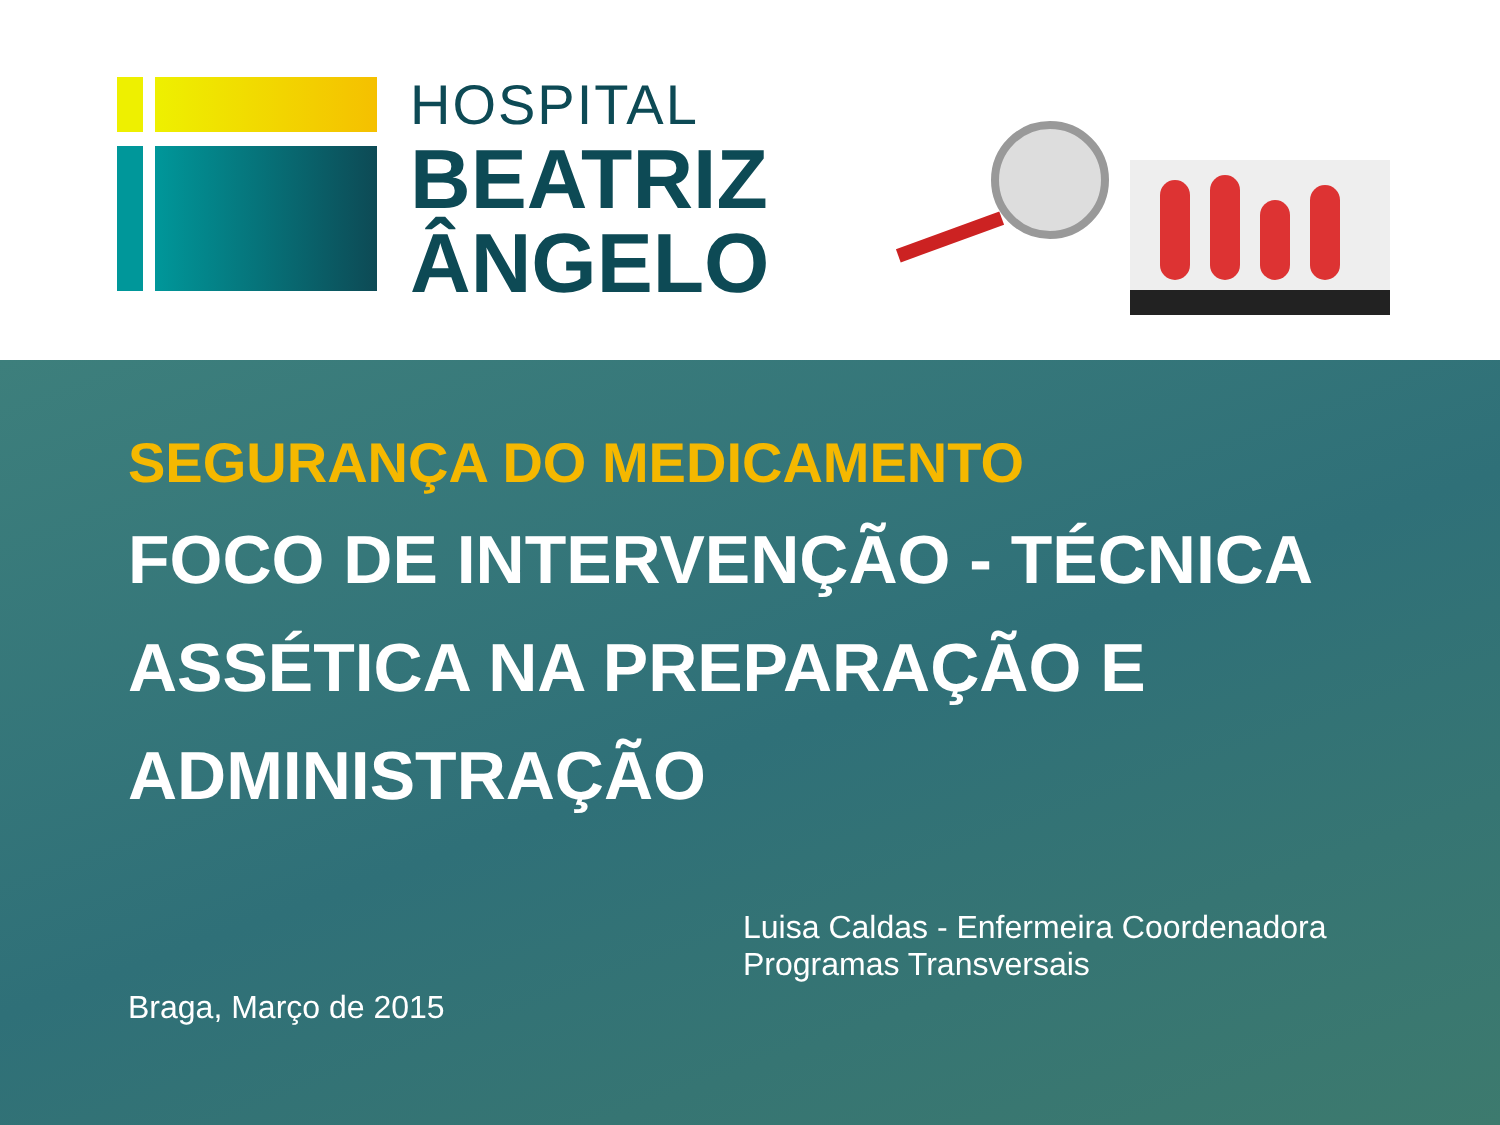HOSPITAL
BEATRIZ
ÂNGELO
SEGURANÇA DO MEDICAMENTO
FOCO DE INTERVENÇÃO - TÉCNICA
ASSÉTICA NA PREPARAÇÃO E
ADMINISTRAÇÃO
Braga, Março de 2015
Luisa Caldas - Enfermeira Coordenadora
Programas Transversais